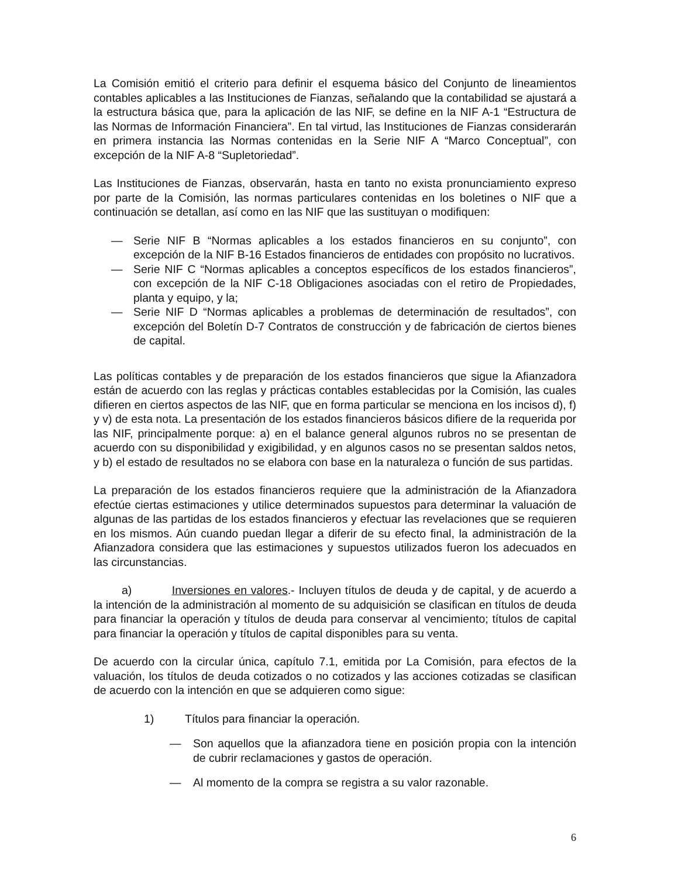La Comisión emitió el criterio para definir el esquema básico del Conjunto de lineamientos contables aplicables a las Instituciones de Fianzas, señalando que la contabilidad se ajustará a la estructura básica que, para la aplicación de las NIF, se define en la NIF A-1 “Estructura de las Normas de Información Financiera”. En tal virtud, las Instituciones de Fianzas considerarán en primera instancia las Normas contenidas en la Serie NIF A “Marco Conceptual”, con excepción de la NIF A-8 “Supletoriedad”.
Las Instituciones de Fianzas, observarán, hasta en tanto no exista pronunciamiento expreso por parte de la Comisión, las normas particulares contenidas en los boletines o NIF que a continuación se detallan, así como en las NIF que las sustituyan o modifiquen:
— Serie NIF B “Normas aplicables a los estados financieros en su conjunto”, con excepción de la NIF B-16 Estados financieros de entidades con propósito no lucrativos.
— Serie NIF C “Normas aplicables a conceptos específicos de los estados financieros”, con excepción de la NIF C-18 Obligaciones asociadas con el retiro de Propiedades, planta y equipo, y la;
— Serie NIF D “Normas aplicables a problemas de determinación de resultados”, con excepción del Boletín D-7 Contratos de construcción y de fabricación de ciertos bienes de capital.
Las políticas contables y de preparación de los estados financieros que sigue la Afianzadora están de acuerdo con las reglas y prácticas contables establecidas por la Comisión, las cuales difieren en ciertos aspectos de las NIF, que en forma particular se menciona en los incisos d), f) y v) de esta nota. La presentación de los estados financieros básicos difiere de la requerida por las NIF, principalmente porque: a) en el balance general algunos rubros no se presentan de acuerdo con su disponibilidad y exigibilidad, y en algunos casos no se presentan saldos netos, y b) el estado de resultados no se elabora con base en la naturaleza o función de sus partidas.
La preparación de los estados financieros requiere que la administración de la Afianzadora efectúe ciertas estimaciones y utilice determinados supuestos para determinar la valuación de algunas de las partidas de los estados financieros y efectuar las revelaciones que se requieren en los mismos. Aún cuando puedan llegar a diferir de su efecto final, la administración de la Afianzadora considera que las estimaciones y supuestos utilizados fueron los adecuados en las circunstancias.
a) Inversiones en valores.- Incluyen títulos de deuda y de capital, y de acuerdo a la intención de la administración al momento de su adquisición se clasifican en títulos de deuda para financiar la operación y títulos de deuda para conservar al vencimiento; títulos de capital para financiar la operación y títulos de capital disponibles para su venta.
De acuerdo con la circular única, capítulo 7.1, emitida por La Comisión, para efectos de la valuación, los títulos de deuda cotizados o no cotizados y las acciones cotizadas se clasifican de acuerdo con la intención en que se adquieren como sigue:
1) Títulos para financiar la operación.
— Son aquellos que la afianzadora tiene en posición propia con la intención de cubrir reclamaciones y gastos de operación.
— Al momento de la compra se registra a su valor razonable.
6